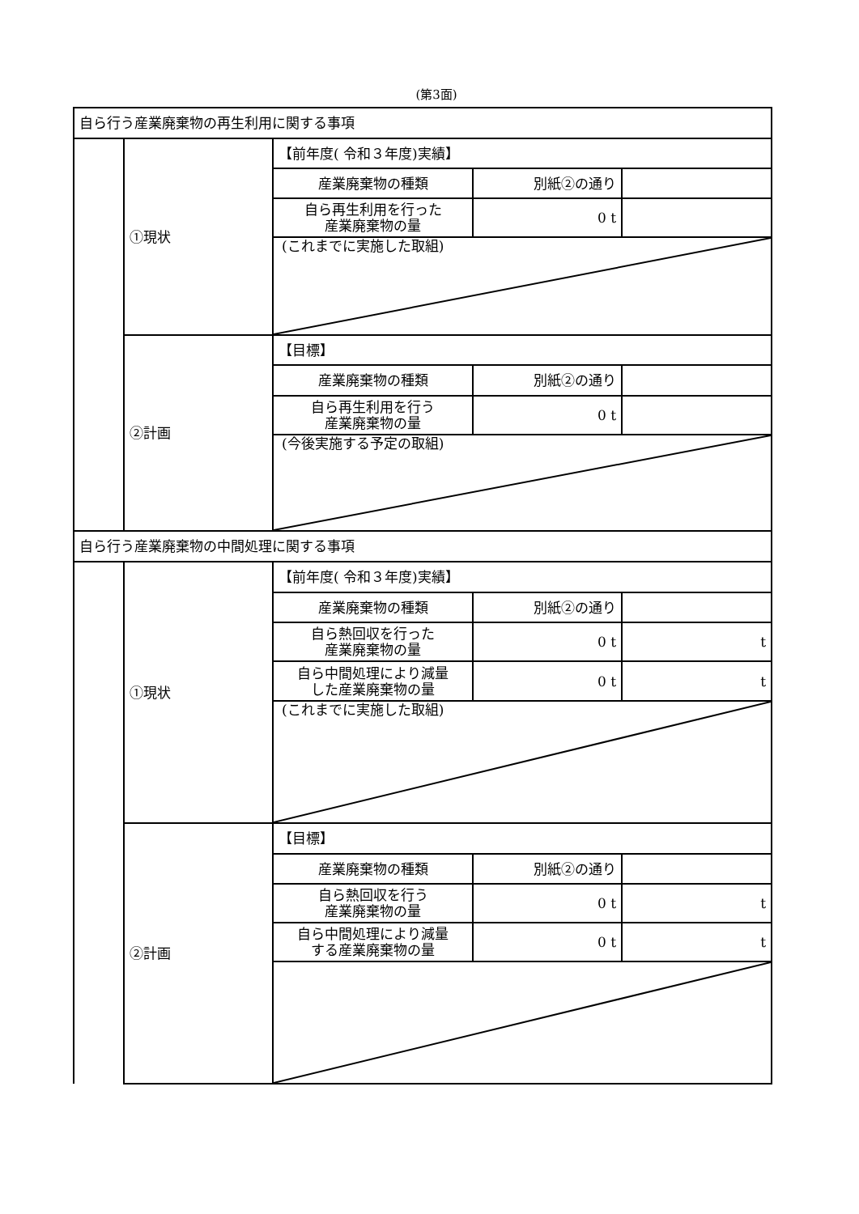(第3面)
| 自ら行う産業廃棄物の再生利用に関する事項 | | | | |
| | ①現状 | 【前年度( 令和３年度)実績】 | | |
| | | 産業廃棄物の種類 | 別紙②の通り | |
| | | 自ら再生利用を行った 産業廃棄物の量 | 0 t | |
| | | (これまでに実施した取組) | | |
| | ②計画 | 【目標】 | | |
| | | 産業廃棄物の種類 | 別紙②の通り | |
| | | 自ら再生利用を行う 産業廃棄物の量 | 0 t | |
| | | (今後実施する予定の取組) | | |
| 自ら行う産業廃棄物の中間処理に関する事項 | | | | |
| | ①現状 | 【前年度( 令和３年度)実績】 | | |
| | | 産業廃棄物の種類 | 別紙②の通り | |
| | | 自ら熱回収を行った 産業廃棄物の量 | 0 t | t |
| | | 自ら中間処理により減量 した産業廃棄物の量 | 0 t | t |
| | | (これまでに実施した取組) | | |
| | ②計画 | 【目標】 | | |
| | | 産業廃棄物の種類 | 別紙②の通り | |
| | | 自ら熱回収を行う 産業廃棄物の量 | 0 t | t |
| | | 自ら中間処理により減量 する産業廃棄物の量 | 0 t | t |